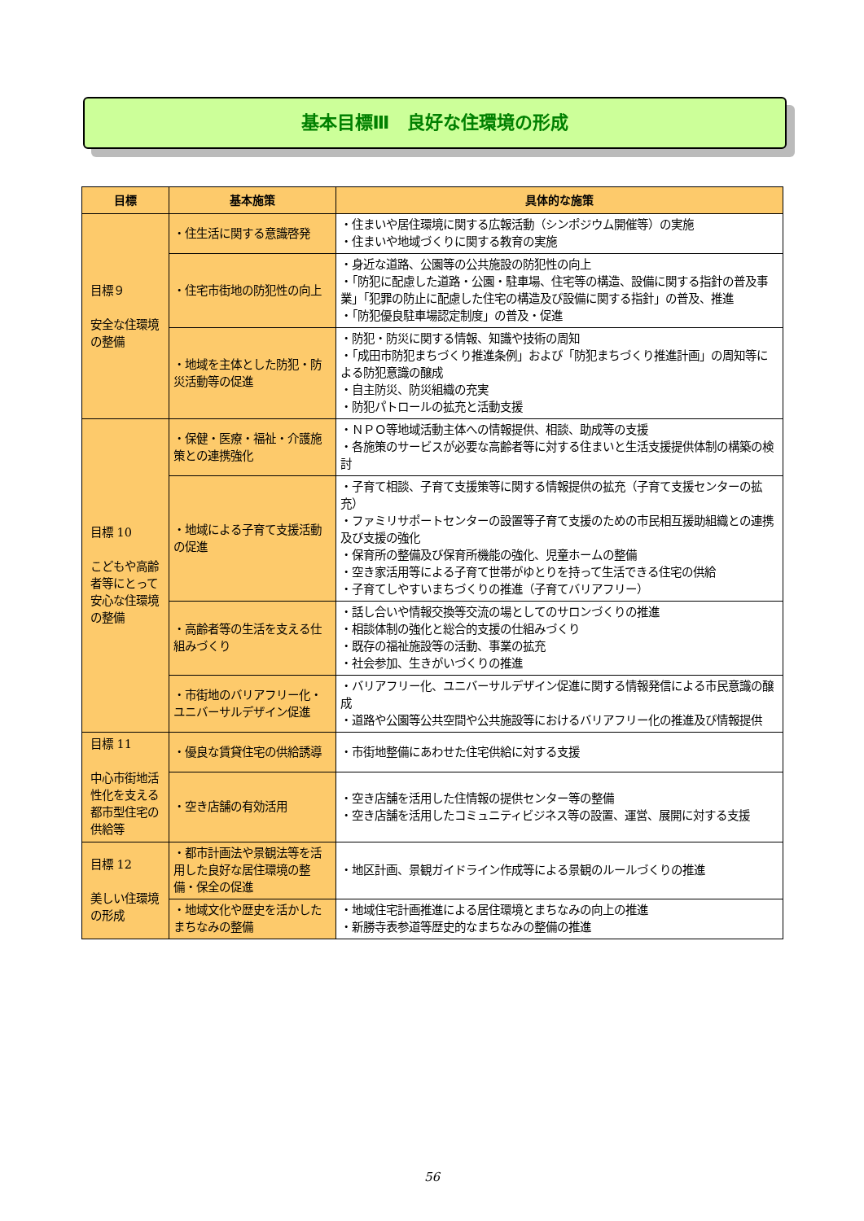基本目標Ⅲ　良好な住環境の形成
| 目標 | 基本施策 | 具体的な施策 |
| --- | --- | --- |
| 目標９ 安全な住環境の整備 | ・住生活に関する意識啓発 | ・住まいや居住環境に関する広報活動（シンポジウム開催等）の実施 ・住まいや地域づくりに関する教育の実施 |
| | ・住宅市街地の防犯性の向上 | ・身近な道路、公園等の公共施設の防犯性の向上 ・「防犯に配慮した道路・公園・駐車場、住宅等の構造、設備に関する指針の普及事業」「犯罪の防止に配慮した住宅の構造及び設備に関する指針」の普及、推進 ・「防犯優良駐車場認定制度」の普及・促進 |
| | ・地域を主体とした防犯・防災活動等の促進 | ・防犯・防災に関する情報、知識や技術の周知 ・「成田市防犯まちづくり推進条例」および「防犯まちづくり推進計画」の周知等による防犯意識の醸成 ・自主防災、防災組織の充実 ・防犯パトロールの拡充と活動支援 |
| 目標 10 こどもや高齢者等にとって安心な住環境の整備 | ・保健・医療・福祉・介護施策との連携強化 | ・ＮＰＯ等地域活動主体への情報提供、相談、助成等の支援 ・各施策のサービスが必要な高齢者等に対する住まいと生活支援提供体制の構築の検討 |
| | ・地域による子育て支援活動の促進 | ・子育て相談、子育て支援策等に関する情報提供の拡充（子育て支援センターの拡充） ・ファミリサポートセンターの設置等子育て支援のための市民相互援助組織との連携及び支援の強化 ・保育所の整備及び保育所機能の強化、児童ホームの整備 ・空き家活用等による子育て世帯がゆとりを持って生活できる住宅の供給 ・子育てしやすいまちづくりの推進（子育てバリアフリー） |
| | ・高齢者等の生活を支える仕組みづくり | ・話し合いや情報交換等交流の場としてのサロンづくりの推進 ・相談体制の強化と総合的支援の仕組みづくり ・既存の福祉施設等の活動、事業の拡充 ・社会参加、生きがいづくりの推進 |
| | ・市街地のバリアフリー化・ユニバーサルデザイン促進 | ・バリアフリー化、ユニバーサルデザイン促進に関する情報発信による市民意識の醸成 ・道路や公園等公共空間や公共施設等におけるバリアフリー化の推進及び情報提供 |
| 目標 11 中心市街地活性化を支える都市型住宅の供給等 | ・優良な賃貸住宅の供給誘導 | ・市街地整備にあわせた住宅供給に対する支援 |
| | ・空き店舗の有効活用 | ・空き店舗を活用した住情報の提供センター等の整備 ・空き店舗を活用したコミュニティビジネス等の設置、運営、展開に対する支援 |
| 目標 12 美しい住環境の形成 | ・都市計画法や景観法等を活用した良好な居住環境の整備・保全の促進 | ・地区計画、景観ガイドライン作成等による景観のルールづくりの推進 |
| | ・地域文化や歴史を活かしたまちなみの整備 | ・地域住宅計画推進による居住環境とまちなみの向上の推進 ・新勝寺表参道等歴史的なまちなみの整備の推進 |
56